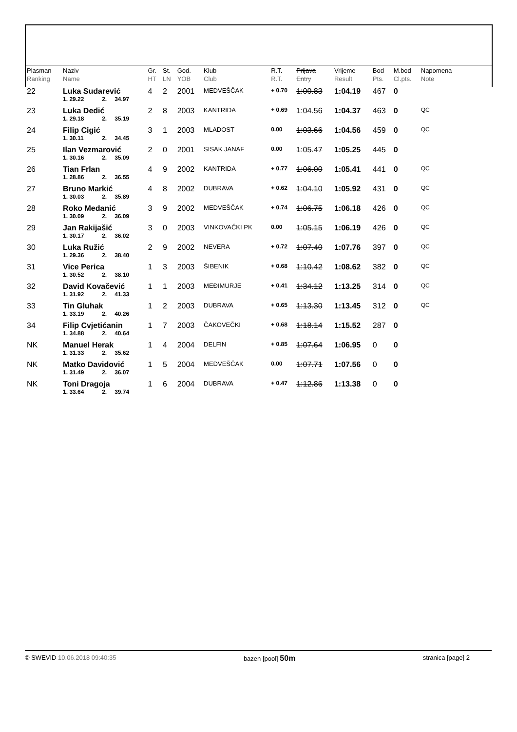| Plasman Ranking | Naziv Name | | | | Gr. HT | St. LN | God. YOB | Klub Club | R.T. R.T. | Prijava Entry | Vrijeme Result | Bod Pts. | M.bod Cl.pts. | Napomena Note |
| --- | --- | --- | --- | --- | --- | --- | --- | --- | --- | --- | --- | --- | --- | --- |
| 22 | Luka Sudarević | | | | 4 | 2 | 2001 | MEDVEŠČAK | + 0.70 | 1:00.83 | 1:04.19 | 467 | 0 | |
| | 1. 29.22 | 2. | 34.97 | | | | | | | | | | | |
| 23 | Luka Dedić | | | | 2 | 8 | 2003 | KANTRIDA | + 0.69 | 1:04.56 | 1:04.37 | 463 | 0 | QC |
| | 1. 29.18 | 2. | 35.19 | | | | | | | | | | | |
| 24 | Filip Cigić | | | | 3 | 1 | 2003 | MLADOST | 0.00 | 1:03.66 | 1:04.56 | 459 | 0 | QC |
| | 1. 30.11 | 2. | 34.45 | | | | | | | | | | | |
| 25 | Ilan Vezmarović | | | | 2 | 0 | 2001 | SISAK JANAF | 0.00 | 1:05.47 | 1:05.25 | 445 | 0 | |
| | 1. 30.16 | 2. | 35.09 | | | | | | | | | | | |
| 26 | Tian Frlan | | | | 4 | 9 | 2002 | KANTRIDA | + 0.77 | 1:06.00 | 1:05.41 | 441 | 0 | QC |
| | 1. 28.86 | 2. | 36.55 | | | | | | | | | | | |
| 27 | Bruno Markić | | | | 4 | 8 | 2002 | DUBRAVA | + 0.62 | 1:04.10 | 1:05.92 | 431 | 0 | QC |
| | 1. 30.03 | 2. | 35.89 | | | | | | | | | | | |
| 28 | Roko Medanić | | | | 3 | 9 | 2002 | MEDVEŠČAK | + 0.74 | 1:06.75 | 1:06.18 | 426 | 0 | QC |
| | 1. 30.09 | 2. | 36.09 | | | | | | | | | | | |
| 29 | Jan Rakijašić | | | | 3 | 0 | 2003 | VINKOVAČKI PK | 0.00 | 1:05.15 | 1:06.19 | 426 | 0 | QC |
| | 1. 30.17 | 2. | 36.02 | | | | | | | | | | | |
| 30 | Luka Ružić | | | | 2 | 9 | 2002 | NEVERA | + 0.72 | 1:07.40 | 1:07.76 | 397 | 0 | QC |
| | 1. 29.36 | 2. | 38.40 | | | | | | | | | | | |
| 31 | Vice Perica | | | | 1 | 3 | 2003 | ŠIBENIK | + 0.68 | 1:10.42 | 1:08.62 | 382 | 0 | QC |
| | 1. 30.52 | 2. | 38.10 | | | | | | | | | | | |
| 32 | David Kovačević | | | | 1 | 1 | 2003 | MEĐIMURJE | + 0.41 | 1:34.12 | 1:13.25 | 314 | 0 | QC |
| | 1. 31.92 | 2. | 41.33 | | | | | | | | | | | |
| 33 | Tin Gluhak | | | | 1 | 2 | 2003 | DUBRAVA | + 0.65 | 1:13.30 | 1:13.45 | 312 | 0 | QC |
| | 1. 33.19 | 2. | 40.26 | | | | | | | | | | | |
| 34 | Filip Cvjetićanin | | | | 1 | 7 | 2003 | ČAKOVEČKI | + 0.68 | 1:18.14 | 1:15.52 | 287 | 0 | |
| | 1. 34.88 | 2. | 40.64 | | | | | | | | | | | |
| NK | Manuel Herak | | | | 1 | 4 | 2004 | DELFIN | + 0.85 | 1:07.64 | 1:06.95 | 0 | 0 | |
| | 1. 31.33 | 2. | 35.62 | | | | | | | | | | | |
| NK | Matko Davidović | | | | 1 | 5 | 2004 | MEDVEŠČAK | 0.00 | 1:07.71 | 1:07.56 | 0 | 0 | |
| | 1. 31.49 | 2. | 36.07 | | | | | | | | | | | |
| NK | Toni Dragoja | | | | 1 | 6 | 2004 | DUBRAVA | + 0.47 | 1:12.86 | 1:13.38 | 0 | 0 | |
| | 1. 33.64 | 2. | 39.74 | | | | | | | | | | | |
© SWEVID 10.06.2018 09:40:35 bazen [pool] 50m stranica [page] 2